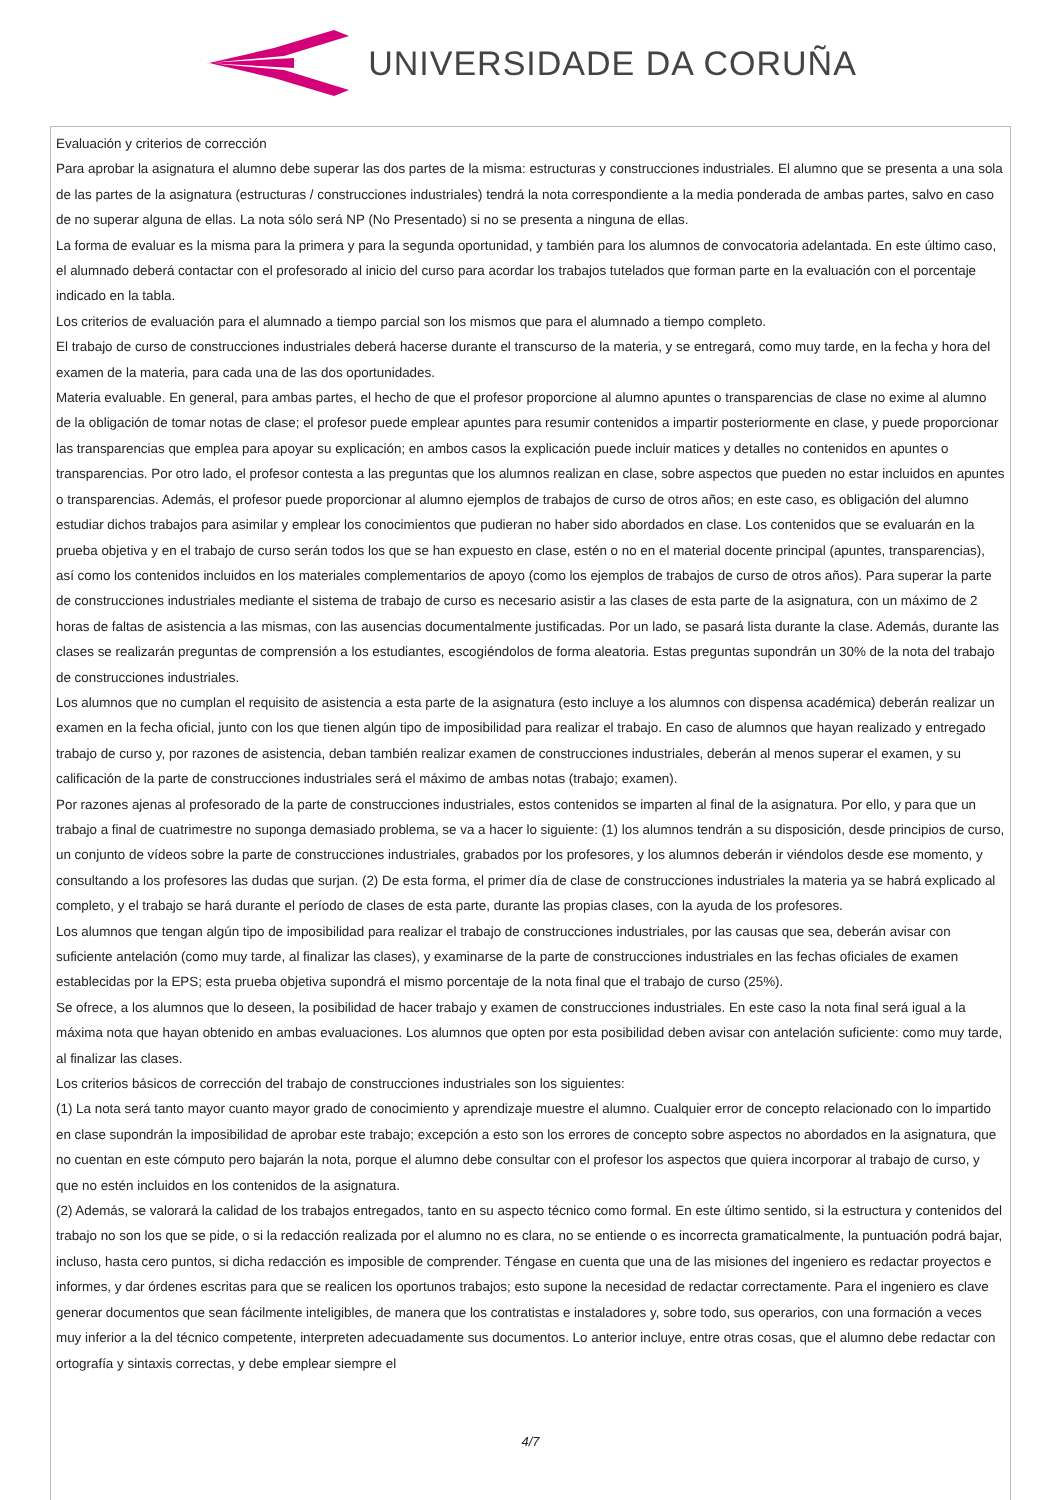UNIVERSIDADE DA CORUÑA
Evaluación y criterios de corrección
Para aprobar la asignatura el alumno debe superar las dos partes de la misma: estructuras y construcciones industriales. El alumno que se presenta a una sola de las partes de la asignatura (estructuras / construcciones industriales) tendrá la nota correspondiente a la media ponderada de ambas partes, salvo en caso de no superar alguna de ellas. La nota sólo será NP (No Presentado) si no se presenta a ninguna de ellas.
La forma de evaluar es la misma para la primera y para la segunda oportunidad, y también para los alumnos de convocatoria adelantada. En este último caso, el alumnado deberá contactar con el profesorado al inicio del curso para acordar los trabajos tutelados que forman parte en la evaluación con el porcentaje indicado en la tabla.
Los criterios de evaluación para el alumnado a tiempo parcial son los mismos que para el alumnado a tiempo completo.
El trabajo de curso de construcciones industriales deberá hacerse durante el transcurso de la materia, y se entregará, como muy tarde, en la fecha y hora del examen de la materia, para cada una de las dos oportunidades.
Materia evaluable. En general, para ambas partes, el hecho de que el profesor proporcione al alumno apuntes o transparencias de clase no exime al alumno de la obligación de tomar notas de clase; el profesor puede emplear apuntes para resumir contenidos a impartir posteriormente en clase, y puede proporcionar las transparencias que emplea para apoyar su explicación; en ambos casos la explicación puede incluir matices y detalles no contenidos en apuntes o transparencias. Por otro lado, el profesor contesta a las preguntas que los alumnos realizan en clase, sobre aspectos que pueden no estar incluidos en apuntes o transparencias. Además, el profesor puede proporcionar al alumno ejemplos de trabajos de curso de otros años; en este caso, es obligación del alumno estudiar dichos trabajos para asimilar y emplear los conocimientos que pudieran no haber sido abordados en clase. Los contenidos que se evaluarán en la prueba objetiva y en el trabajo de curso serán todos los que se han expuesto en clase, estén o no en el material docente principal (apuntes, transparencias), así como los contenidos incluidos en los materiales complementarios de apoyo (como los ejemplos de trabajos de curso de otros años). Para superar la parte de construcciones industriales mediante el sistema de trabajo de curso es necesario asistir a las clases de esta parte de la asignatura, con un máximo de 2 horas de faltas de asistencia a las mismas, con las ausencias documentalmente justificadas. Por un lado, se pasará lista durante la clase. Además, durante las clases se realizarán preguntas de comprensión a los estudiantes, escogiéndolos de forma aleatoria. Estas preguntas supondrán un 30% de la nota del trabajo de construcciones industriales.
Los alumnos que no cumplan el requisito de asistencia a esta parte de la asignatura (esto incluye a los alumnos con dispensa académica) deberán realizar un examen en la fecha oficial, junto con los que tienen algún tipo de imposibilidad para realizar el trabajo. En caso de alumnos que hayan realizado y entregado trabajo de curso y, por razones de asistencia, deban también realizar examen de construcciones industriales, deberán al menos superar el examen, y su calificación de la parte de construcciones industriales será el máximo de ambas notas (trabajo; examen).
Por razones ajenas al profesorado de la parte de construcciones industriales, estos contenidos se imparten al final de la asignatura. Por ello, y para que un trabajo a final de cuatrimestre no suponga demasiado problema, se va a hacer lo siguiente: (1) los alumnos tendrán a su disposición, desde principios de curso, un conjunto de vídeos sobre la parte de construcciones industriales, grabados por los profesores, y los alumnos deberán ir viéndolos desde ese momento, y consultando a los profesores las dudas que surjan. (2) De esta forma, el primer día de clase de construcciones industriales la materia ya se habrá explicado al completo, y el trabajo se hará durante el período de clases de esta parte, durante las propias clases, con la ayuda de los profesores.
Los alumnos que tengan algún tipo de imposibilidad para realizar el trabajo de construcciones industriales, por las causas que sea, deberán avisar con suficiente antelación (como muy tarde, al finalizar las clases), y examinarse de la parte de construcciones industriales en las fechas oficiales de examen establecidas por la EPS; esta prueba objetiva supondrá el mismo porcentaje de la nota final que el trabajo de curso (25%).
Se ofrece, a los alumnos que lo deseen, la posibilidad de hacer trabajo y examen de construcciones industriales. En este caso la nota final será igual a la máxima nota que hayan obtenido en ambas evaluaciones. Los alumnos que opten por esta posibilidad deben avisar con antelación suficiente: como muy tarde, al finalizar las clases.
Los criterios básicos de corrección del trabajo de construcciones industriales son los siguientes:
(1) La nota será tanto mayor cuanto mayor grado de conocimiento y aprendizaje muestre el alumno. Cualquier error de concepto relacionado con lo impartido en clase supondrán la imposibilidad de aprobar este trabajo; excepción a esto son los errores de concepto sobre aspectos no abordados en la asignatura, que no cuentan en este cómputo pero bajarán la nota, porque el alumno debe consultar con el profesor los aspectos que quiera incorporar al trabajo de curso, y que no estén incluidos en los contenidos de la asignatura.
(2) Además, se valorará la calidad de los trabajos entregados, tanto en su aspecto técnico como formal. En este último sentido, si la estructura y contenidos del trabajo no son los que se pide, o si la redacción realizada por el alumno no es clara, no se entiende o es incorrecta gramaticalmente, la puntuación podrá bajar, incluso, hasta cero puntos, si dicha redacción es imposible de comprender. Téngase en cuenta que una de las misiones del ingeniero es redactar proyectos e informes, y dar órdenes escritas para que se realicen los oportunos trabajos; esto supone la necesidad de redactar correctamente. Para el ingeniero es clave generar documentos que sean fácilmente inteligibles, de manera que los contratistas e instaladores y, sobre todo, sus operarios, con una formación a veces muy inferior a la del técnico competente, interpreten adecuadamente sus documentos. Lo anterior incluye, entre otras cosas, que el alumno debe redactar con ortografía y sintaxis correctas, y debe emplear siempre el
4/7